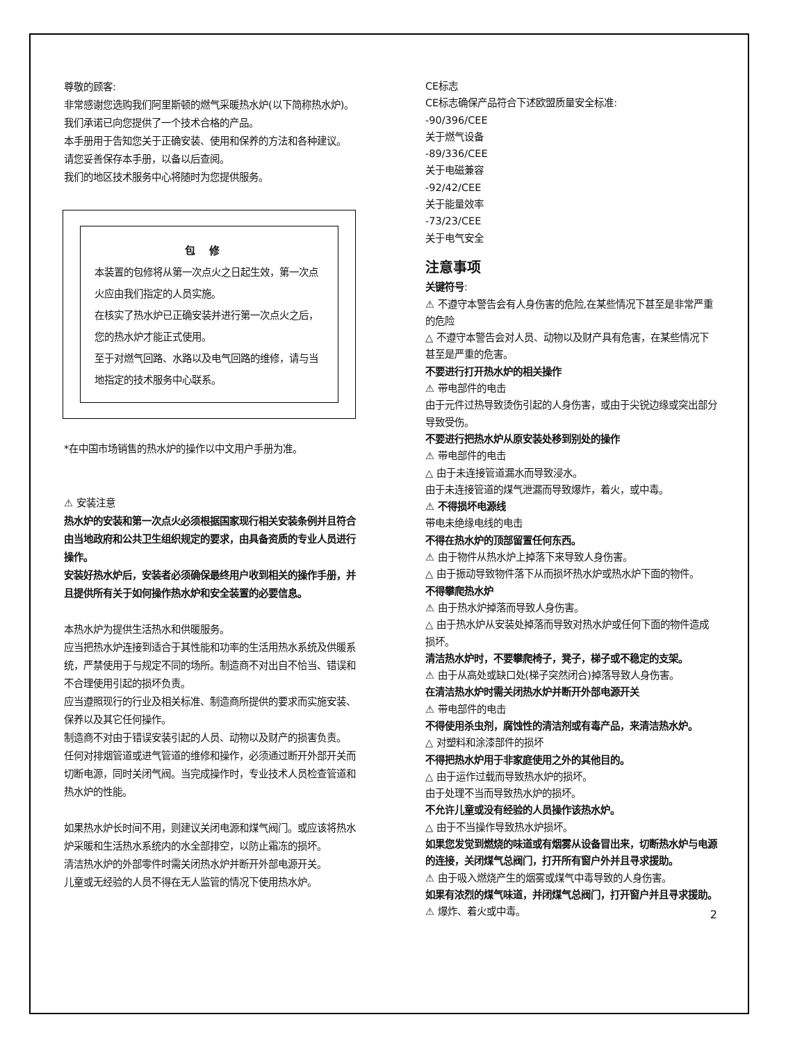尊敬的顾客:
非常感谢您选购我们阿里斯顿的燃气采暖热水炉(以下简称热水炉)。我们承诺已向您提供了一个技术合格的产品。
本手册用于告知您关于正确安装、使用和保养的方法和各种建议。
请您妥善保存本手册，以备以后查阅。
我们的地区技术服务中心将随时为您提供服务。
包修
本装置的包修将从第一次点火之日起生效，第一次点火应由我们指定的人员实施。
在核实了热水炉已正确安装并进行第一次点火之后，您的热水炉才能正式使用。
至于对燃气回路、水路以及电气回路的维修，请与当地指定的技术服务中心联系。
*在中国市场销售的热水炉的操作以中文用户手册为准。
⚠ 安装注意
热水炉的安装和第一次点火必须根据国家现行相关安装条例并且符合由当地政府和公共卫生组织规定的要求，由具备资质的专业人员进行操作。
安装好热水炉后，安装者必须确保最终用户收到相关的操作手册，并且提供所有关于如何操作热水炉和安全装置的必要信息。
本热水炉为提供生活热水和供暖服务。
应当把热水炉连接到适合于其性能和功率的生活用热水系统及供暖系统，严禁使用于与规定不同的场所。制造商不对出自不恰当、错误和不合理使用引起的损坏负责。
应当遵照现行的行业及相关标准、制造商所提供的要求而实施安装、保养以及其它任何操作。
制造商不对由于错误安装引起的人员、动物以及财产的损害负责。
任何对排烟管道或进气管道的维修和操作，必须通过断开外部开关而切断电源，同时关闭气阀。当完成操作时，专业技术人员检查管道和热水炉的性能。
如果热水炉长时间不用，则建议关闭电源和煤气阀门。或应该将热水炉采暖和生活热水系统内的水全部排空，以防止霜冻的损坏。
清洁热水炉的外部零件时需关闭热水炉并断开外部电源开关。
儿童或无经验的人员不得在无人监管的情况下使用热水炉。
CE标志
CE标志确保产品符合下述欧盟质量安全标准:
-90/396/CEE
关于燃气设备
-89/336/CEE
关于电磁兼容
-92/42/CEE
关于能量效率
-73/23/CEE
关于电气安全
注意事项
关键符号:
⚠ 不遵守本警告会有人身伤害的危险,在某些情况下甚至是非常严重的危险
△ 不遵守本警告会对人员、动物以及财产具有危害，在某些情况下甚至是严重的危害。
不要进行打开热水炉的相关操作
⚠ 带电部件的电击
由于元件过热导致烫伤引起的人身伤害，或由于尖锐边缘或突出部分导致受伤。
不要进行把热水炉从原安装处移到别处的操作
⚠ 带电部件的电击
△ 由于未连接管道漏水而导致浸水。
由于未连接管道的煤气泄漏而导致爆炸，着火，或中毒。
⚠ 不得损坏电源线
带电未绝缘电线的电击
不得在热水炉的顶部留置任何东西。
⚠ 由于物件从热水炉上掉落下来导致人身伤害。
△ 由于振动导致物件落下从而损坏热水炉或热水炉下面的物件。
不得攀爬热水炉
⚠ 由于热水炉掉落而导致人身伤害。
△ 由于热水炉从安装处掉落而导致对热水炉或任何下面的物件造成损坏。
清洁热水炉时，不要攀爬椅子，凳子，梯子或不稳定的支架。
⚠ 由于从高处或缺口处(梯子突然闭合)掉落导致人身伤害。
在清洁热水炉时需关闭热水炉并断开外部电源开关
⚠ 带电部件的电击
不得使用杀虫剂，腐蚀性的清洁剂或有毒产品，来清洁热水炉。
△ 对塑料和涂漆部件的损坏
不得把热水炉用于非家庭使用之外的其他目的。
△ 由于运作过载而导致热水炉的损坏。
由于处理不当而导致热水炉的损坏。
不允许儿童或没有经验的人员操作该热水炉。
△ 由于不当操作导致热水炉损坏。
如果您发觉到燃烧的味道或有烟雾从设备冒出来，切断热水炉与电源的连接，关闭煤气总阀门，打开所有窗户外并且寻求援助。
⚠ 由于吸入燃烧产生的烟雾或煤气中毒导致的人身伤害。
如果有浓烈的煤气味道，并闭煤气总阀门，打开窗户并且寻求援助。
⚠ 爆炸、着火或中毒。
2